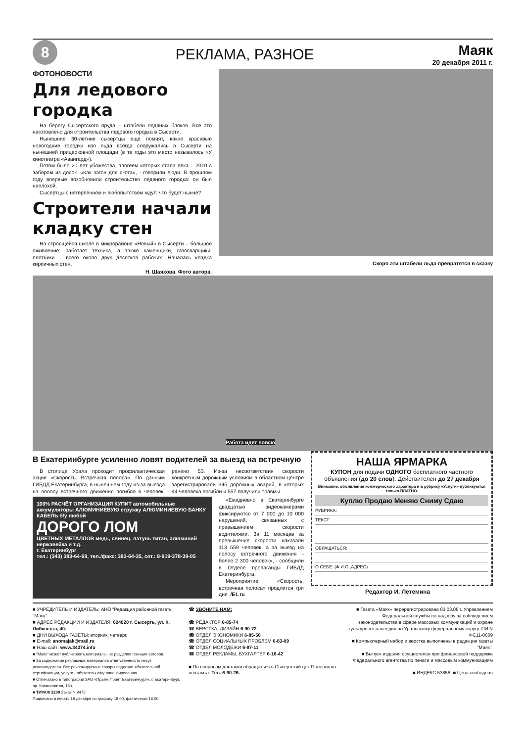8
РЕКЛАМА, РАЗНОЕ Маяк
20 декабря 2011 г.
ФОТОНОВОСТИ
Для ледового городка
На берегу Сысертского пруда – штабели ледяных блоков. Все это наготовлено для строительства ледового городка в Сысерти.
Нынешние 30-летние сысертцы еще помнят, какие красивые новогодние городки изо льда всегда сооружались в Сысерти на нынешней прицерковной площади (в те годы это место называлось «У кинотеатра «Авангард»).
Потом было 20 лет убожества, апогеем которых стала елка – 2010 с забором из досок. «Как загон для скота», - говорили люди. В прошлом году впервые возобновили строительство ледяного городка: он был неплохой.
Сысертцы с нетерпением и любопытством ждут: что будет нынче?
Строители начали кладку стен
На строящейся школе в микрорайоне «Новый» в Сысерти – большое оживление: работает техника, а также каменщики, газосварщики, плотники – всего около двух десятков рабочих. Началась кладка кирпичных стен.
Н. Шаяхова. Фото автора.
Скоро эти штабели льда превратятся в сказку
Работа идет вовсю
В Екатеринбурге усиленно ловят водителей за выезд на встречную
В столице Урала проходит профилактическая акция «Скорость. Встречная полоса». По данным ГИБДД Екатеринбурга, в нынешнем году из-за выезда на полосу встречного движения погибло 6 человек, ранено 53. Из-за несоответствия скорости конкретным дорожным условиям в областном центре зарегистрировали 345 дорожных аварий, в которых 44 человека погибли и 557 получили травмы.
100% РАСЧЁТ ОРГАНИЗАЦИЯ КУПИТ автомобильные аккумуляторы АЛЮМИНИЕВУЮ стружку АЛЮМИНИЕВУЮ БАНКУ КАБЕЛЬ б/у любой
ДОРОГО ЛОМ
ЦВЕТНЫХ МЕТАЛЛОВ медь, свинец, латунь титан, алюминий нержавейка и т.д.
г. Екатеринбург
тел.: (343) 383-64-69, тел./факс: 383-64-35, сот.: 8-919-378-39-05
«Ежедневно в Екатеринбурге двадцатью видеокамерами фиксируются от 7 000 до 10 000 нарушений, связанных с превышением скорости водителями. За 11 месяцев за превышение скорости наказали 113 659 человек, а за выезд на полосу встречного движения - более 2 300 человек», - сообщили в Отделе пропаганды ГИБДД Екатеринбурга.
Мероприятие «Скорость, встречная полоса» продлится три дня. /E1.ru
НАША ЯРМАРКА
КУПОН для подачи ОДНОГО бесплатного частного объявления (до 20 слов). Действителен до 27 декабря
Внимание, объявления коммерческого характера и в рубрику «Услуги» публикуются только ПЛАТНО.
Куплю Продаю Меняю Сниму Сдаю
РУБРИКА:
ТЕКСТ:
ОБРАЩАТЬСЯ:
О СЕБЕ: (Ф.И.О.,АДРЕС)
Редактор И. Летемина
■ УЧРЕДИТЕЛЬ И ИЗДАТЕЛЬ: АНО "Редакция районной газеты "Маяк".
■ АДРЕС РЕДАКЦИИ И ИЗДАТЕЛЯ: 624020 г. Сысерть, ул. К. Либкнехта, 40.
■ ДНИ ВЫХОДА ГАЗЕТЫ: вторник, четверг.
■ E-mail: anomajak@mail.ru
■ Наш сайт: www.34374.info
■ "Маяк" может публиковать материалы, не разделяя позиции авторов.
■ За содержание рекламных материалов ответственность несут рекламодатели. Все рекламируемые товары подлежат обязательной сертификации, услуги - обязательному лицензированию
■ Отпечатано в типографии ЗАО «Прайм Принт Екатеринбург», г. Екатеринбург, пр. Космонавтов, 18н.
■ ТИРАЖ 2200 Заказ N 9475
Подписано в печать 19 декабря по графику 18.00, фактически 18.00.
☎ ЗВОНИТЕ НАМ:
☎ РЕДАКТОР 6-85-74
☎ ВЕРСТКА, ДИЗАЙН 6-90-72
☎ ОТДЕЛ ЭКОНОМИКИ 6-85-56
☎ ОТДЕЛ СОЦИАЛЬНЫХ ПРОБЛЕМ 6-83-09
☎ ОТДЕЛ МОЛОДЕЖИ 6-87-11
☎ ОТДЕЛ РЕКЛАМЫ, БУХГАЛТЕР 6-16-42
■ По вопросам доставки обращаться в Сысертский цех Полевского почтамта. Тел. 6-90-26.
■ Газета «Маяк» перерегистрирована 03.03.06 г. Управлением Федеральной службы по надзору за соблюдением законодательства в сфере массовых коммуникаций и охране культурного наследия по Уральскому федеральному округу. ПИ N ФС11-0609
■ Компьютерный набор и верстка выполнены в редакции газеты "Маяк".
■ Выпуск издания осуществлен при финансовой поддержке Федерального агентства по печати и массовым коммуникациям
■ ИНДЕКС 53858. ■ Цена свободная